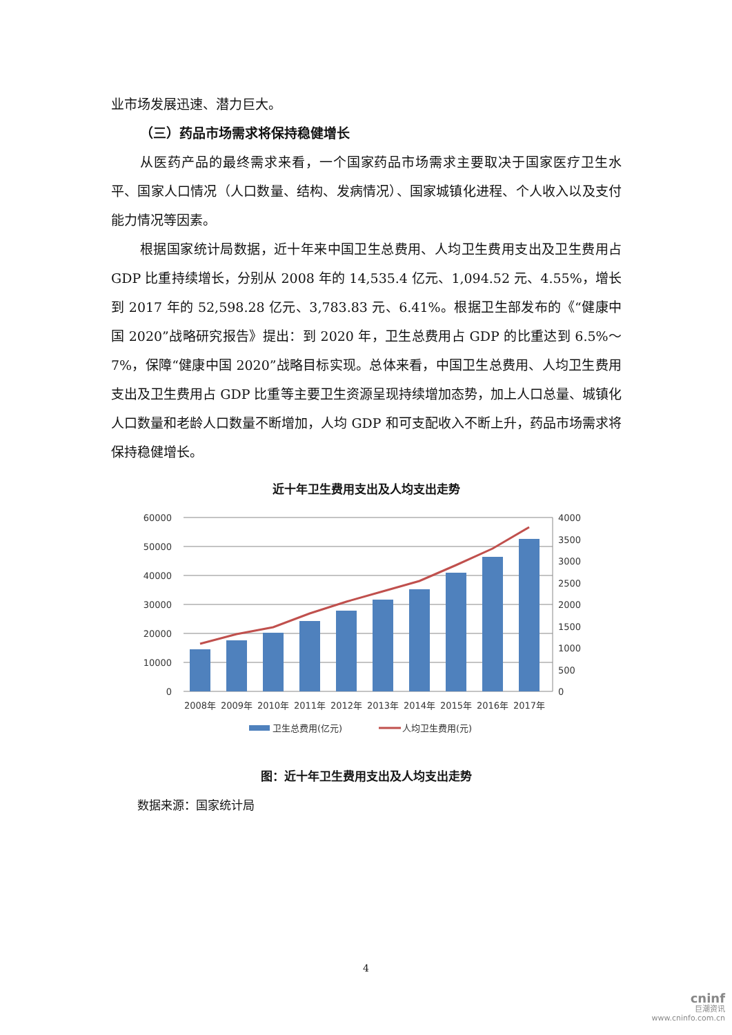业市场发展迅速、潜力巨大。
（三）药品市场需求将保持稳健增长
从医药产品的最终需求来看，一个国家药品市场需求主要取决于国家医疗卫生水平、国家人口情况（人口数量、结构、发病情况）、国家城镇化进程、个人收入以及支付能力情况等因素。
根据国家统计局数据，近十年来中国卫生总费用、人均卫生费用支出及卫生费用占 GDP 比重持续增长，分别从 2008 年的 14,535.4 亿元、1,094.52 元、4.55%，增长到 2017 年的 52,598.28 亿元、3,783.83 元、6.41%。根据卫生部发布的《“健康中国 2020”战略研究报告》提出：到 2020 年，卫生总费用占 GDP 的比重达到 6.5%～7%，保障“健康中国 2020”战略目标实现。总体来看，中国卫生总费用、人均卫生费用支出及卫生费用占 GDP 比重等主要卫生资源呈现持续增加态势，加上人口总量、城镇化人口数量和老龄人口数量不断增加，人均 GDP 和可支配收入不断上升，药品市场需求将保持稳健增长。
近十年卫生费用支出及人均支出走势
60000
50000
40000
30000
20000
10000
0
4000
3500
3000
2500
2000
1500
1000
500
0
2008年
2009年
2010年
2011年
2012年
2013年
2014年
2015年
2016年
2017年
卫生总费用(亿元)
人均卫生费用(元)
图：近十年卫生费用支出及人均支出走势
数据来源：国家统计局
4
cninf
巨潮资讯
www.cninfo.com.cn